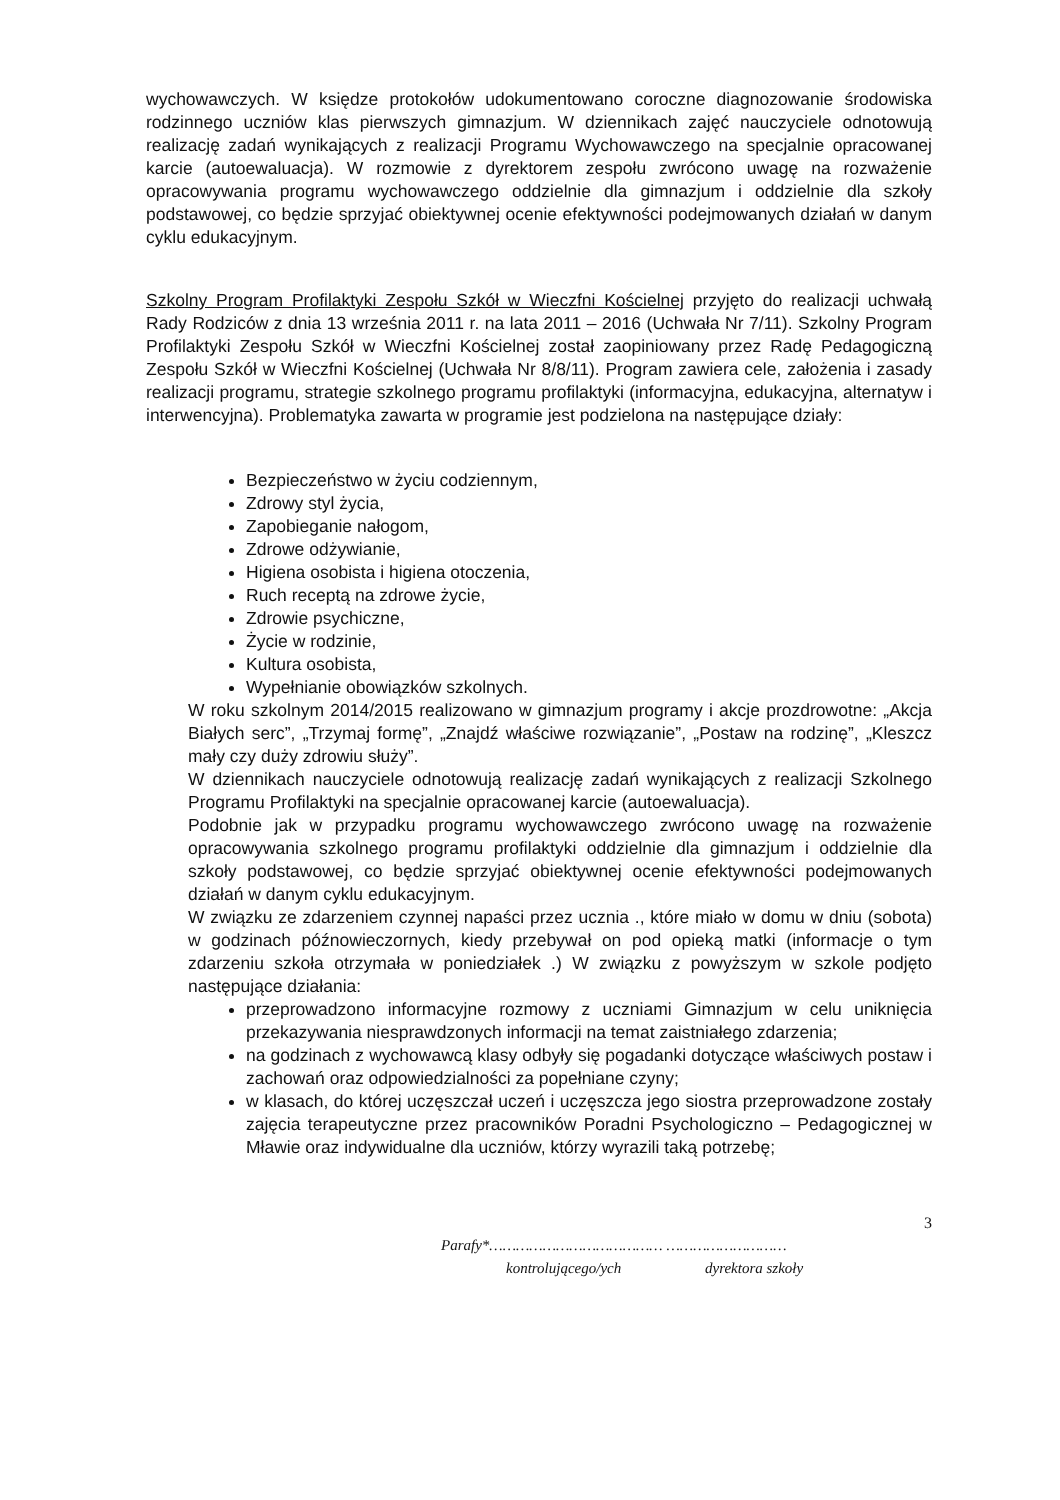wychowawczych. W księdze protokołów udokumentowano coroczne diagnozowanie środowiska rodzinnego uczniów klas pierwszych gimnazjum. W dziennikach zajęć nauczyciele odnotowują realizację zadań wynikających z realizacji Programu Wychowawczego na specjalnie opracowanej karcie (autoewaluacja). W rozmowie z dyrektorem zespołu zwrócono uwagę na rozważenie opracowywania programu wychowawczego oddzielnie dla gimnazjum i oddzielnie dla szkoły podstawowej, co będzie sprzyjać obiektywnej ocenie efektywności podejmowanych działań w danym cyklu edukacyjnym.
Szkolny Program Profilaktyki Zespołu Szkół w Wieczfni Kościelnej przyjęto do realizacji uchwałą Rady Rodziców z dnia 13 września 2011 r. na lata 2011 – 2016 (Uchwała Nr 7/11). Szkolny Program Profilaktyki Zespołu Szkół w Wieczfni Kościelnej został zaopiniowany przez Radę Pedagogiczną Zespołu Szkół w Wieczfni Kościelnej (Uchwała Nr 8/8/11). Program zawiera cele, założenia i zasady realizacji programu, strategie szkolnego programu profilaktyki (informacyjna, edukacyjna, alternatyw i interwencyjna). Problematyka zawarta w programie jest podzielona na następujące działy:
Bezpieczeństwo w życiu codziennym,
Zdrowy styl życia,
Zapobieganie nałogom,
Zdrowe odżywianie,
Higiena osobista i higiena otoczenia,
Ruch receptą na zdrowe życie,
Zdrowie psychiczne,
Życie w rodzinie,
Kultura osobista,
Wypełnianie obowiązków szkolnych.
W roku szkolnym 2014/2015 realizowano w gimnazjum programy i akcje prozdrowotne: „Akcja Białych serc”, „Trzymaj formę”, „Znajdź właściwe rozwiązanie”, „Postaw na rodzinę”, „Kleszcz mały czy duży zdrowiu służy”.
W dziennikach nauczyciele odnotowują realizację zadań wynikających z realizacji Szkolnego Programu Profilaktyki na specjalnie opracowanej karcie (autoewaluacja).
Podobnie jak w przypadku programu wychowawczego zwrócono uwagę na rozważenie opracowywania szkolnego programu profilaktyki oddzielnie dla gimnazjum i oddzielnie dla szkoły podstawowej, co będzie sprzyjać obiektywnej ocenie efektywności podejmowanych działań w danym cyklu edukacyjnym.
W związku ze zdarzeniem czynnej napaści przez ucznia ., które miało w domu w dniu (sobota) w godzinach późnowieczornych, kiedy przebywał on pod opieką matki (informacje o tym zdarzeniu szkoła otrzymała w poniedziałek .) W związku z powyższym w szkole podjęto następujące działania:
przeprowadzono informacyjne rozmowy z uczniami Gimnazjum w celu uniknięcia przekazywania niesprawdzonych informacji na temat zaistniałego zdarzenia;
na godzinach z wychowawcą klasy odbyły się pogadanki dotyczące właściwych postaw i zachowań oraz odpowiedzialności za popełniane czyny;
w klasach, do której uczęszczał uczeń i uczęszcza jego siostra przeprowadzone zostały zajęcia terapeutyczne przez pracowników Poradni Psychologiczno – Pedagogicznej w Mławie oraz indywidualne dla uczniów, którzy wyrazili taką potrzebę;
3
Parafy*………………………………… ………………………
kontrolującego/ych dyrektora szkoły